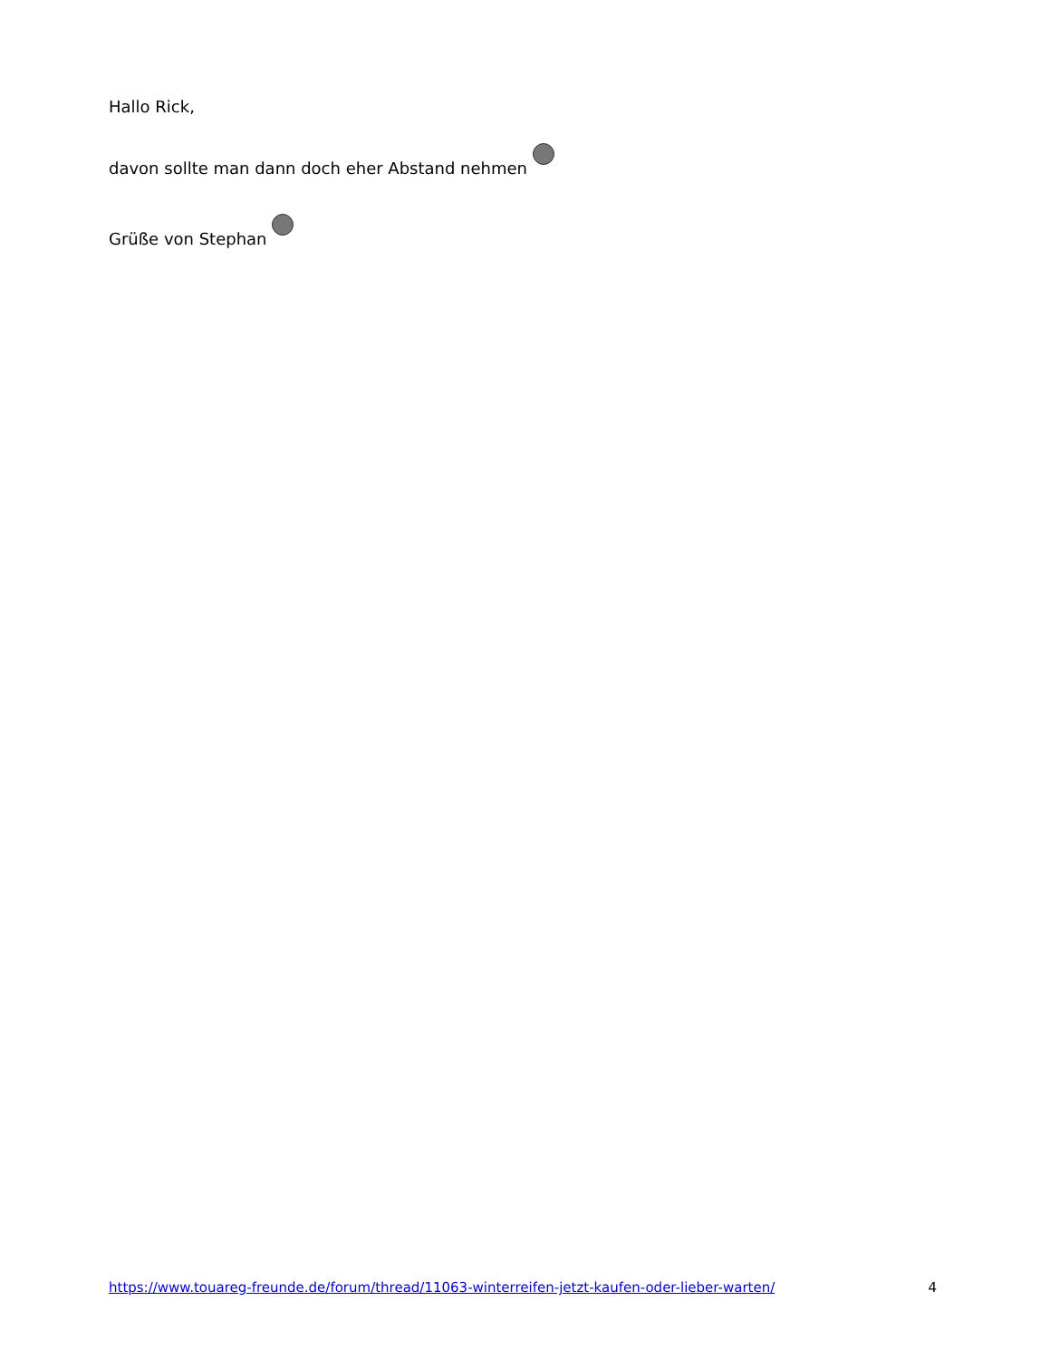Hallo Rick,
davon sollte man dann doch eher Abstand nehmen
Grüße von Stephan
https://www.touareg-freunde.de/forum/thread/11063-winterreifen-jetzt-kaufen-oder-lieber-warten/ 4